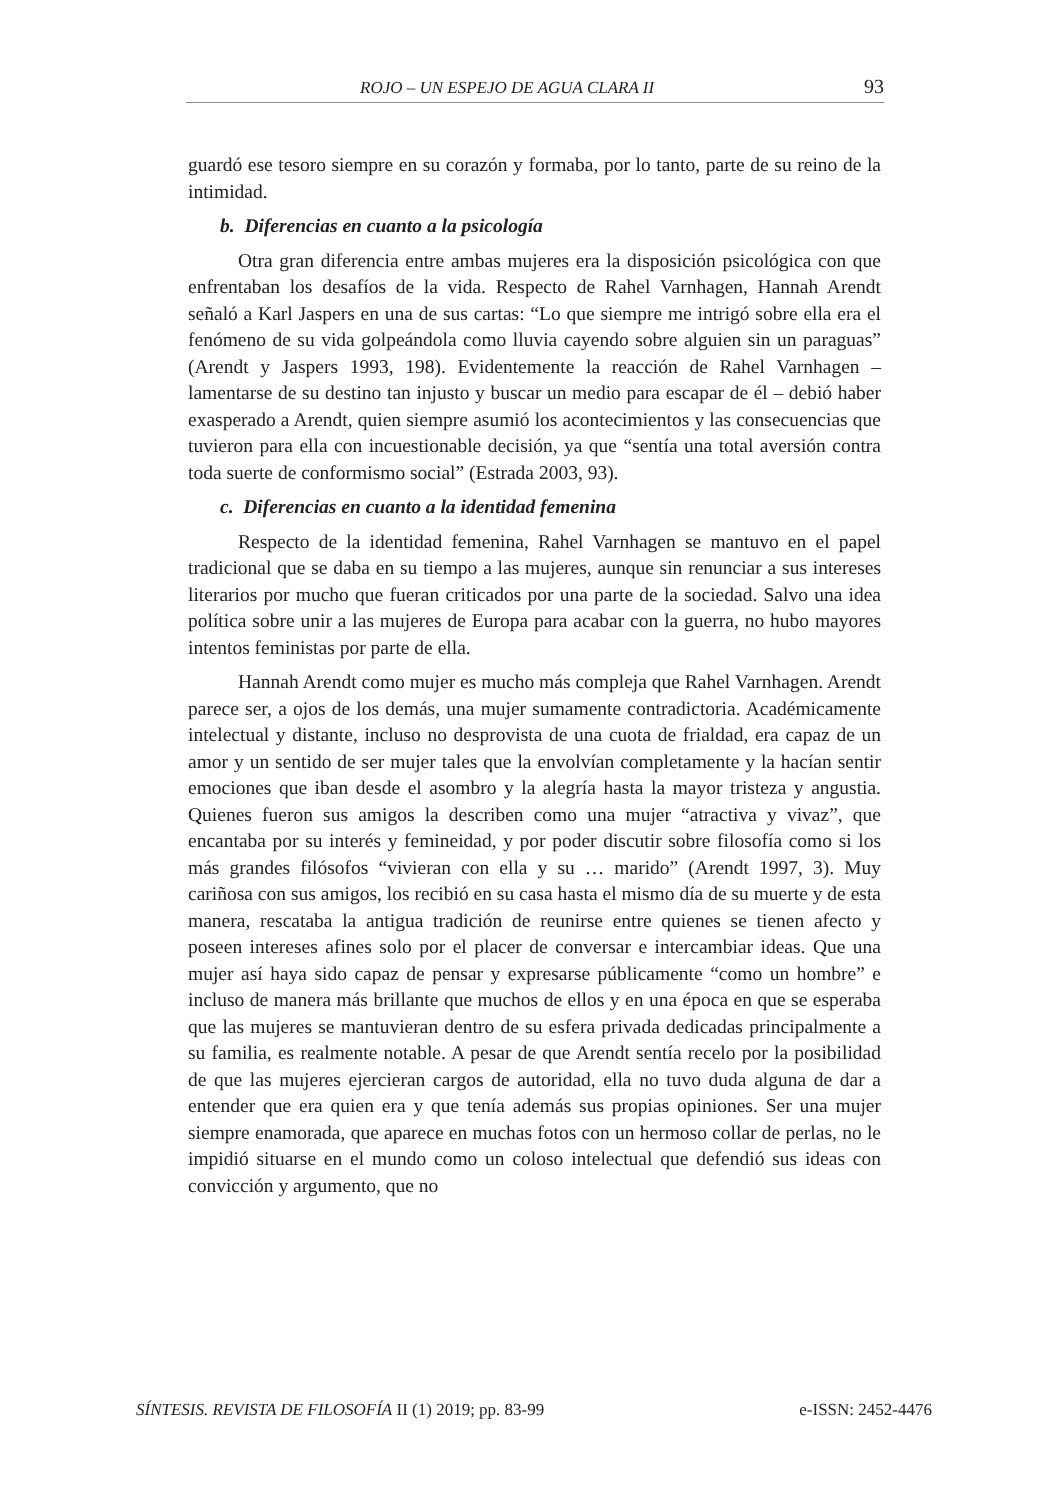ROJO – UN ESPEJO DE AGUA CLARA II 93
guardó ese tesoro siempre en su corazón y formaba, por lo tanto, parte de su reino de la intimidad.
b. Diferencias en cuanto a la psicología
Otra gran diferencia entre ambas mujeres era la disposición psicológica con que enfrentaban los desafíos de la vida. Respecto de Rahel Varnhagen, Hannah Arendt señaló a Karl Jaspers en una de sus cartas: “Lo que siempre me intrigó sobre ella era el fenómeno de su vida golpeándola como lluvia cayendo sobre alguien sin un paraguas” (Arendt y Jaspers 1993, 198). Evidentemente la reacción de Rahel Varnhagen – lamentarse de su destino tan injusto y buscar un medio para escapar de él – debió haber exasperado a Arendt, quien siempre asumió los acontecimientos y las consecuencias que tuvieron para ella con incuestionable decisión, ya que “sentía una total aversión contra toda suerte de conformismo social” (Estrada 2003, 93).
c. Diferencias en cuanto a la identidad femenina
Respecto de la identidad femenina, Rahel Varnhagen se mantuvo en el papel tradicional que se daba en su tiempo a las mujeres, aunque sin renunciar a sus intereses literarios por mucho que fueran criticados por una parte de la sociedad. Salvo una idea política sobre unir a las mujeres de Europa para acabar con la guerra, no hubo mayores intentos feministas por parte de ella.
Hannah Arendt como mujer es mucho más compleja que Rahel Varnhagen. Arendt parece ser, a ojos de los demás, una mujer sumamente contradictoria. Académicamente intelectual y distante, incluso no desprovista de una cuota de frialdad, era capaz de un amor y un sentido de ser mujer tales que la envolvían completamente y la hacían sentir emociones que iban desde el asombro y la alegría hasta la mayor tristeza y angustia. Quienes fueron sus amigos la describen como una mujer “atractiva y vivaz”, que encantaba por su interés y femineidad, y por poder discutir sobre filosofía como si los más grandes filósofos “vivieran con ella y su … marido” (Arendt 1997, 3). Muy cariñosa con sus amigos, los recibió en su casa hasta el mismo día de su muerte y de esta manera, rescataba la antigua tradición de reunirse entre quienes se tienen afecto y poseen intereses afines solo por el placer de conversar e intercambiar ideas. Que una mujer así haya sido capaz de pensar y expresarse públicamente “como un hombre” e incluso de manera más brillante que muchos de ellos y en una época en que se esperaba que las mujeres se mantuvieran dentro de su esfera privada dedicadas principalmente a su familia, es realmente notable. A pesar de que Arendt sentía recelo por la posibilidad de que las mujeres ejercieran cargos de autoridad, ella no tuvo duda alguna de dar a entender que era quien era y que tenía además sus propias opiniones. Ser una mujer siempre enamorada, que aparece en muchas fotos con un hermoso collar de perlas, no le impidió situarse en el mundo como un coloso intelectual que defendió sus ideas con convicción y argumento, que no
SÍNTESIS. REVISTA DE FILOSOFÍA II (1) 2019; pp. 83-99 e-ISSN: 2452-4476